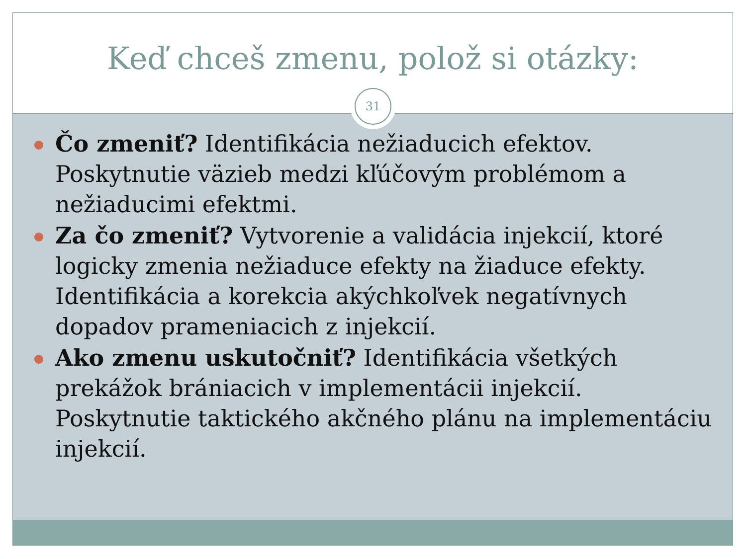Keď chceš zmenu, polož si otázky:
Čo zmeniť? Identifikácia nežiaducich efektov. Poskytnutie väzieb medzi kľúčovým problémom a nežiaducimi efektmi.
Za čo zmeniť? Vytvorenie a validácia injekcií, ktoré logicky zmenia nežiaduce efekty na žiaduce efekty. Identifikácia a korekcia akýchkoľvek negatívnych dopadov prameniacich z injekcií.
Ako zmenu uskutočniť? Identifikácia všetkých prekážok brániacich v implementácii injekcií. Poskytnutie taktického akčného plánu na implementáciu injekcií.
31